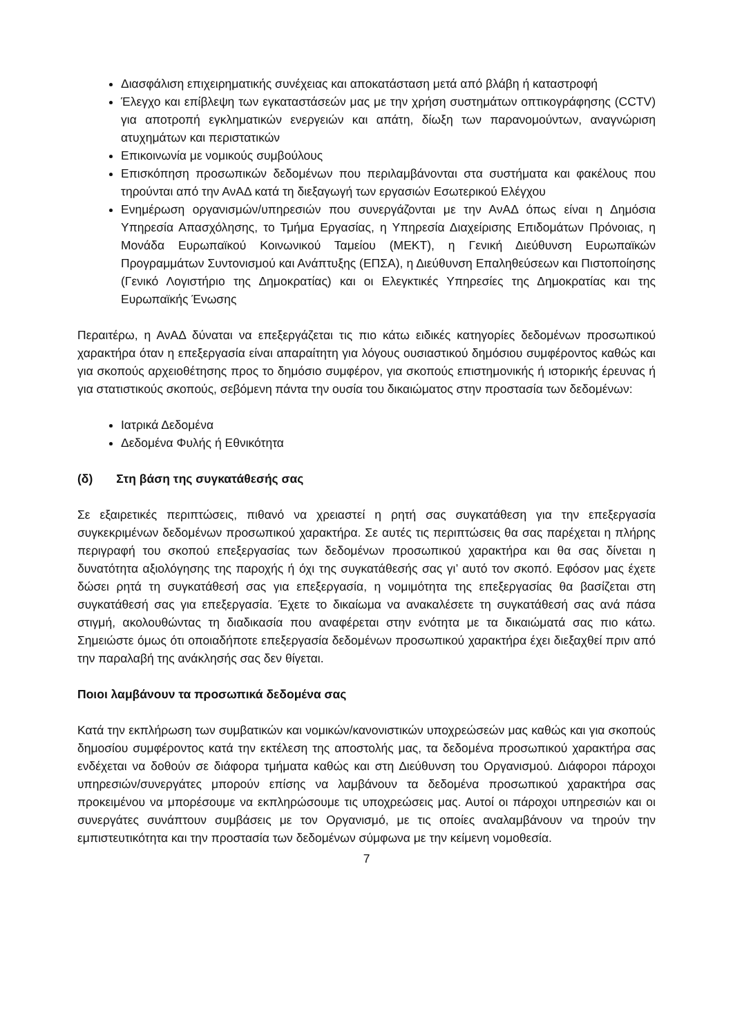Διασφάλιση επιχειρηματικής συνέχειας και αποκατάσταση μετά από βλάβη ή καταστροφή
Έλεγχο και επίβλεψη των εγκαταστάσεών μας με την χρήση συστημάτων οπτικογράφησης (CCTV) για αποτροπή εγκληματικών ενεργειών και απάτη, δίωξη των παρανομούντων, αναγνώριση ατυχημάτων και περιστατικών
Επικοινωνία με νομικούς συμβούλους
Επισκόπηση προσωπικών δεδομένων που περιλαμβάνονται στα συστήματα και φακέλους που τηρούνται από την ΑνΑΔ κατά τη διεξαγωγή των εργασιών Εσωτερικού Ελέγχου
Ενημέρωση οργανισμών/υπηρεσιών που συνεργάζονται με την ΑνΑΔ όπως είναι η Δημόσια Υπηρεσία Απασχόλησης, το Τμήμα Εργασίας, η Υπηρεσία Διαχείρισης Επιδομάτων Πρόνοιας, η Μονάδα Ευρωπαϊκού Κοινωνικού Ταμείου (ΜΕΚΤ), η Γενική Διεύθυνση Ευρωπαϊκών Προγραμμάτων Συντονισμού και Ανάπτυξης (ΕΠΣΑ), η Διεύθυνση Επαληθεύσεων και Πιστοποίησης (Γενικό Λογιστήριο της Δημοκρατίας) και οι Ελεγκτικές Υπηρεσίες της Δημοκρατίας και της Ευρωπαϊκής Ένωσης
Περαιτέρω, η ΑνΑΔ δύναται να επεξεργάζεται τις πιο κάτω ειδικές κατηγορίες δεδομένων προσωπικού χαρακτήρα όταν η επεξεργασία είναι απαραίτητη για λόγους ουσιαστικού δημόσιου συμφέροντος καθώς και για σκοπούς αρχειοθέτησης προς το δημόσιο συμφέρον, για σκοπούς επιστημονικής ή ιστορικής έρευνας ή για στατιστικούς σκοπούς, σεβόμενη πάντα την ουσία του δικαιώματος στην προστασία των δεδομένων:
Ιατρικά Δεδομένα
Δεδομένα Φυλής ή Εθνικότητα
(δ) Στη βάση της συγκατάθεσής σας
Σε εξαιρετικές περιπτώσεις, πιθανό να χρειαστεί η ρητή σας συγκατάθεση για την επεξεργασία συγκεκριμένων δεδομένων προσωπικού χαρακτήρα. Σε αυτές τις περιπτώσεις θα σας παρέχεται η πλήρης περιγραφή του σκοπού επεξεργασίας των δεδομένων προσωπικού χαρακτήρα και θα σας δίνεται η δυνατότητα αξιολόγησης της παροχής ή όχι της συγκατάθεσής σας γι’ αυτό τον σκοπό. Εφόσον μας έχετε δώσει ρητά τη συγκατάθεσή σας για επεξεργασία, η νομιμότητα της επεξεργασίας θα βασίζεται στη συγκατάθεσή σας για επεξεργασία. Έχετε το δικαίωμα να ανακαλέσετε τη συγκατάθεσή σας ανά πάσα στιγμή, ακολουθώντας τη διαδικασία που αναφέρεται στην ενότητα με τα δικαιώματά σας πιο κάτω. Σημειώστε όμως ότι οποιαδήποτε επεξεργασία δεδομένων προσωπικού χαρακτήρα έχει διεξαχθεί πριν από την παραλαβή της ανάκλησής σας δεν θίγεται.
Ποιοι λαμβάνουν τα προσωπικά δεδομένα σας
Κατά την εκπλήρωση των συμβατικών και νομικών/κανονιστικών υποχρεώσεών μας καθώς και για σκοπούς δημοσίου συμφέροντος κατά την εκτέλεση της αποστολής μας, τα δεδομένα προσωπικού χαρακτήρα σας ενδέχεται να δοθούν σε διάφορα τμήματα καθώς και στη Διεύθυνση του Οργανισμού. Διάφοροι πάροχοι υπηρεσιών/συνεργάτες μπορούν επίσης να λαμβάνουν τα δεδομένα προσωπικού χαρακτήρα σας προκειμένου να μπορέσουμε να εκπληρώσουμε τις υποχρεώσεις μας. Αυτοί οι πάροχοι υπηρεσιών και οι συνεργάτες συνάπτουν συμβάσεις με τον Οργανισμό, με τις οποίες αναλαμβάνουν να τηρούν την εμπιστευτικότητα και την προστασία των δεδομένων σύμφωνα με την κείμενη νομοθεσία.
7